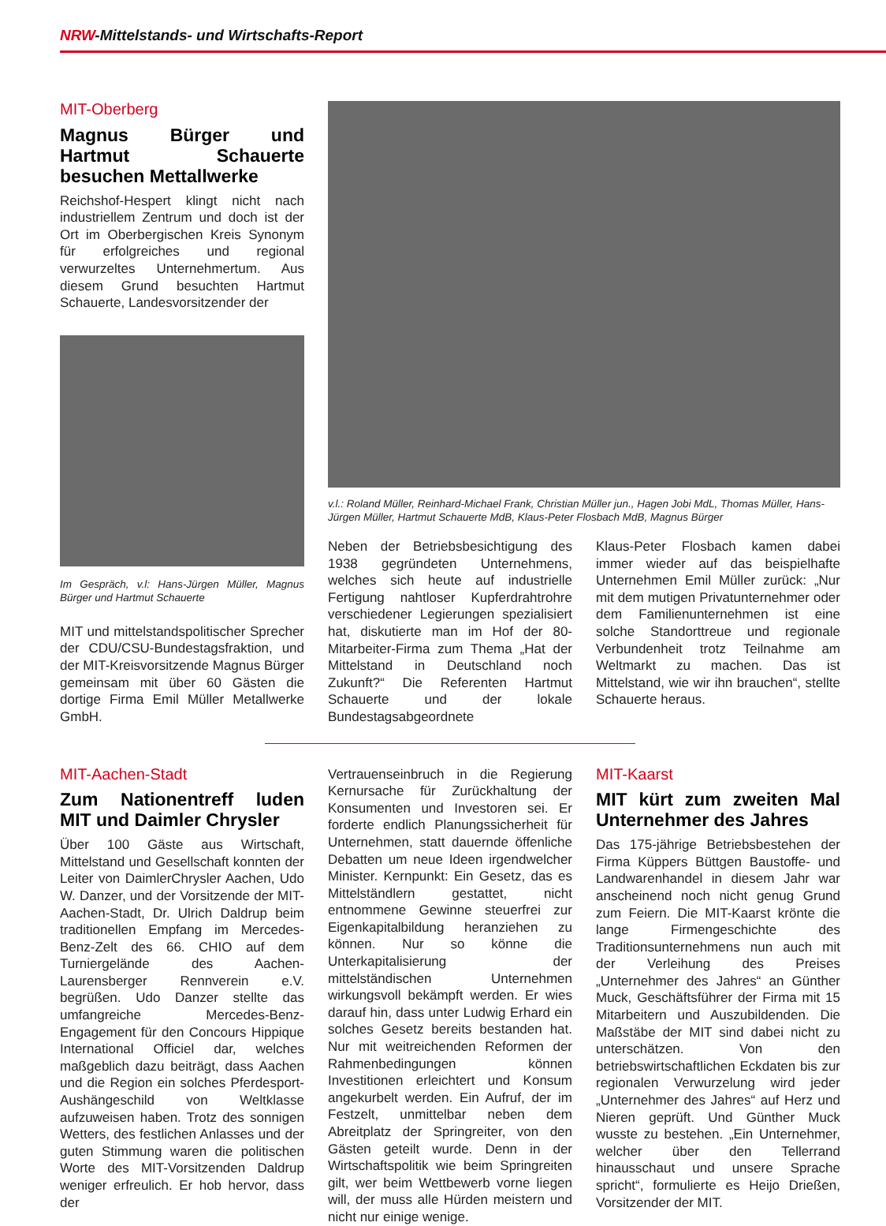NRW-Mittelstands- und Wirtschafts-Report
MIT-Oberberg
Magnus Bürger und Hartmut Schauerte besuchen Mettallwerke
Reichshof-Hespert klingt nicht nach industriellem Zentrum und doch ist der Ort im Oberbergischen Kreis Synonym für erfolgreiches und regional verwurzeltes Unternehmertum. Aus diesem Grund besuchten Hartmut Schauerte, Landesvorsitzender der
Im Gespräch, v.l: Hans-Jürgen Müller, Magnus Bürger und Hartmut Schauerte
MIT und mittelstandspolitischer Sprecher der CDU/CSU-Bundestagsfraktion, und der MIT-Kreisvorsitzende Magnus Bürger gemeinsam mit über 60 Gästen die dortige Firma Emil Müller Metallwerke GmbH.
v.l.: Roland Müller, Reinhard-Michael Frank, Christian Müller jun., Hagen Jobi MdL, Thomas Müller, Hans-Jürgen Müller, Hartmut Schauerte MdB, Klaus-Peter Flosbach MdB, Magnus Bürger
Neben der Betriebsbesichtigung des 1938 gegründeten Unternehmens, welches sich heute auf industrielle Fertigung nahtloser Kupferdrahtrohre verschiedener Legierungen spezialisiert hat, diskutierte man im Hof der 80-Mitarbeiter-Firma zum Thema „Hat der Mittelstand in Deutschland noch Zukunft?“ Die Referenten Hartmut Schauerte und der lokale Bundestagsabgeordnete
Klaus-Peter Flosbach kamen dabei immer wieder auf das beispielhafte Unternehmen Emil Müller zurück: „Nur mit dem mutigen Privatunternehmer oder dem Familienunternehmen ist eine solche Standorttreue und regionale Verbundenheit trotz Teilnahme am Weltmarkt zu machen. Das ist Mittelstand, wie wir ihn brauchen“, stellte Schauerte heraus.
MIT-Aachen-Stadt
Zum Nationentreff luden MIT und Daimler Chrysler
Über 100 Gäste aus Wirtschaft, Mittelstand und Gesellschaft konnten der Leiter von DaimlerChrysler Aachen, Udo W. Danzer, und der Vorsitzende der MIT-Aachen-Stadt, Dr. Ulrich Daldrup beim traditionellen Empfang im Mercedes-Benz-Zelt des 66. CHIO auf dem Turniergelände des Aachen-Laurensberger Rennverein e.V. begrüßen. Udo Danzer stellte das umfangreiche Mercedes-Benz-Engagement für den Concours Hippique International Officiel dar, welches maßgeblich dazu beiträgt, dass Aachen und die Region ein solches Pferdesport-Aushängeschild von Weltklasse aufzuweisen haben. Trotz des sonnigen Wetters, des festlichen Anlasses und der guten Stimmung waren die politischen Worte des MIT-Vorsitzenden Daldrup weniger erfreulich. Er hob hervor, dass der
Vertrauenseinbruch in die Regierung Kernursache für Zurückhaltung der Konsumenten und Investoren sei. Er forderte endlich Planungssicherheit für Unternehmen, statt dauernde öffenliche Debatten um neue Ideen irgendwelcher Minister. Kernpunkt: Ein Gesetz, das es Mittelständlern gestattet, nicht entnommene Gewinne steuerfrei zur Eigenkapitalbildung heranziehen zu können. Nur so könne die Unterkapitalisierung der mittelständischen Unternehmen wirkungsvoll bekämpft werden. Er wies darauf hin, dass unter Ludwig Erhard ein solches Gesetz bereits bestanden hat. Nur mit weitreichenden Reformen der Rahmenbedingungen können Investitionen erleichtert und Konsum angekurbelt werden. Ein Aufruf, der im Festzelt, unmittelbar neben dem Abreitplatz der Springreiter, von den Gästen geteilt wurde. Denn in der Wirtschaftspolitik wie beim Springreiten gilt, wer beim Wettbewerb vorne liegen will, der muss alle Hürden meistern und nicht nur einige wenige.
MIT-Kaarst
MIT kürt zum zweiten Mal Unternehmer des Jahres
Das 175-jährige Betriebsbestehen der Firma Küppers Büttgen Baustoffe- und Landwarenhandel in diesem Jahr war anscheinend noch nicht genug Grund zum Feiern. Die MIT-Kaarst krönte die lange Firmengeschichte des Traditionsunternehmens nun auch mit der Verleihung des Preises „Unternehmer des Jahres“ an Günther Muck, Geschäftsführer der Firma mit 15 Mitarbeitern und Auszubildenden. Die Maßstäbe der MIT sind dabei nicht zu unterschätzen. Von den betriebswirtschaftlichen Eckdaten bis zur regionalen Verwurzelung wird jeder „Unternehmer des Jahres“ auf Herz und Nieren geprüft. Und Günther Muck wusste zu bestehen. „Ein Unternehmer, welcher über den Tellerrand hinausschaut und unsere Sprache spricht“, formulierte es Heijo Drießen, Vorsitzender der MIT.